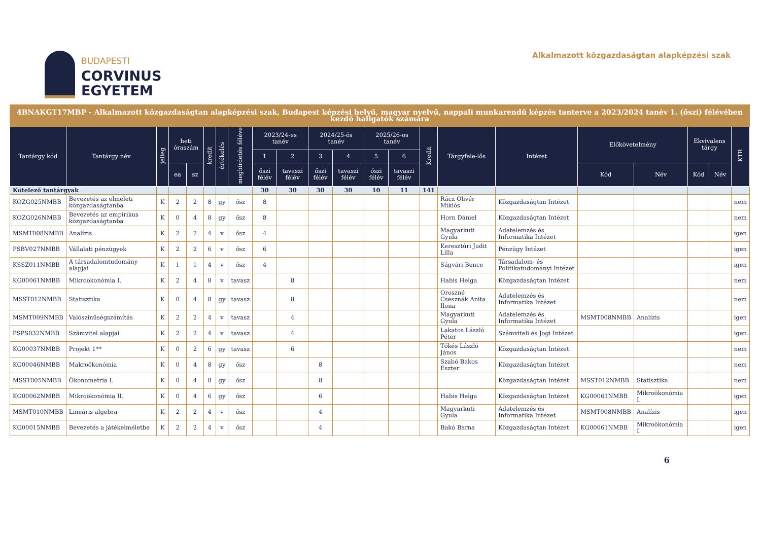BUDAPESTI
CORVINUS
EGYETEM
Alkalmazott közgazdaságtan alapképzési szak
| 4BNAKGT17MBP - Alkalmazott közgazdaságtan alapképzési szak, Budapest képzési helyű, magyar nyelvű, nappali munkarendű képzés tanterve a 2023/2024 tanév 1. (őszi) félévében kezdő hallgatók számára | | | | | | | | | | | | | | | | | | | | | |
| --- | --- | --- | --- | --- | --- | --- | --- | --- | --- | --- | --- | --- | --- | --- | --- | --- | --- | --- | --- | --- | --- |
| Tantárgy kód | Tantárgy név | jelleg | heti óraszám | | kredit | értékelés | meghirdetés féléve | 2023/24-es tanév | | 2024/25-ös tanév | | 2025/26-os tanév | | Kredit | Tárgyfele-lős | Intézet | Előkövetelmény | | Ekvivalens tárgy | | KTR |
| | | | | | | | | 1 | 2 | 3 | 4 | 5 | 6 | | | | | | | | |
| | | | ea | sz | | | | őszi félév | tavaszi félév | őszi félév | tavaszi félév | őszi félév | tavaszi félév | | | | Kód | Név | Kód | Név | |
| Kötelező tantárgyak | | | | | | | | 30 | 30 | 30 | 30 | 10 | 11 | 141 | | | | | | | |
| KOZG025NMBB | Bevezetés az elméleti közgazdaságtanba | K | 2 | 2 | 8 | gy | ősz | 8 | | | | | | | Rácz Olivér Miklós | Közgazdaságtan Intézet | | | | | nem |
| KOZG026NMBB | Bevezetés az empirikus közgazdaságtanba | K | 0 | 4 | 8 | gy | ősz | 8 | | | | | | | Horn Dániel | Közgazdaságtan Intézet | | | | | nem |
| MSMT008NMBB | Analízis | K | 2 | 2 | 4 | v | ősz | 4 | | | | | | | Magyarkuti Gyula | Adatelemzés és Informatika Intézet | | | | | igen |
| PSBV027NMBB | Vállalati pénzügyek | K | 2 | 2 | 6 | v | ősz | 6 | | | | | | | Keresztúri Judit Lilla | Pénzügy Intézet | | | | | igen |
| KSSZ011NMBB | A társadalomtudomány alapjai | K | 1 | 1 | 4 | v | ősz | 4 | | | | | | | Ságvári Bence | Társadalom- és Politikatudományi Intézet | | | | | igen |
| KG00061NMBB | Mikroökonómia I. | K | 2 | 4 | 8 | v | tavasz | | 8 | | | | | | Habis Helga | Közgazdaságtan Intézet | | | | | nem |
| MSST012NMBB | Statisztika | K | 0 | 4 | 8 | gy | tavasz | | 8 | | | | | | Oroszné Csesznák Anita Ilona | Adatelemzés és Informatika Intézet | | | | | nem |
| MSMT009NMBB | Valószínűségszámítás | K | 2 | 2 | 4 | v | tavasz | | 4 | | | | | | Magyarkuti Gyula | Adatelemzés és Informatika Intézet | MSMT008NMBB | Analízis | | | igen |
| PSPS032NMBB | Számvitel alapjai | K | 2 | 2 | 4 | v | tavasz | | 4 | | | | | | Lakatos László Péter | Számviteli és Jogi Intézet | | | | | igen |
| KG00037NMBB | Projekt 1** | K | 0 | 2 | 6 | gy | tavasz | | 6 | | | | | | Tőkés László János | Közgazdaságtan Intézet | | | | | nem |
| KG00046NMBB | Makroökonómia | K | 0 | 4 | 8 | gy | ősz | | | 8 | | | | | Szabó Bakos Eszter | Közgazdaságtan Intézet | | | | | nem |
| MSST005NMBB | Ökonometria I. | K | 0 | 4 | 8 | gy | ősz | | | 8 | | | | | | Közgazdaságtan Intézet | MSST012NMBB | Statisztika | | | nem |
| KG00062NMBB | Mikroökonómia II. | K | 0 | 4 | 6 | gy | ősz | | | 6 | | | | | Habis Helga | Közgazdaságtan Intézet | KG00061NMBB | Mikroökonómia I. | | | igen |
| MSMT010NMBB | Lineáris algebra | K | 2 | 2 | 4 | v | ősz | | | 4 | | | | | Magyarkuti Gyula | Adatelemzés és Informatika Intézet | MSMT008NMBB | Analízis | | | igen |
| KG00015NMBB | Bevezetés a játékelméletbe | K | 2 | 2 | 4 | v | ősz | | | 4 | | | | | Bakó Barna | Közgazdaságtan Intézet | KG00061NMBB | Mikroökonómia I. | | | igen |
6